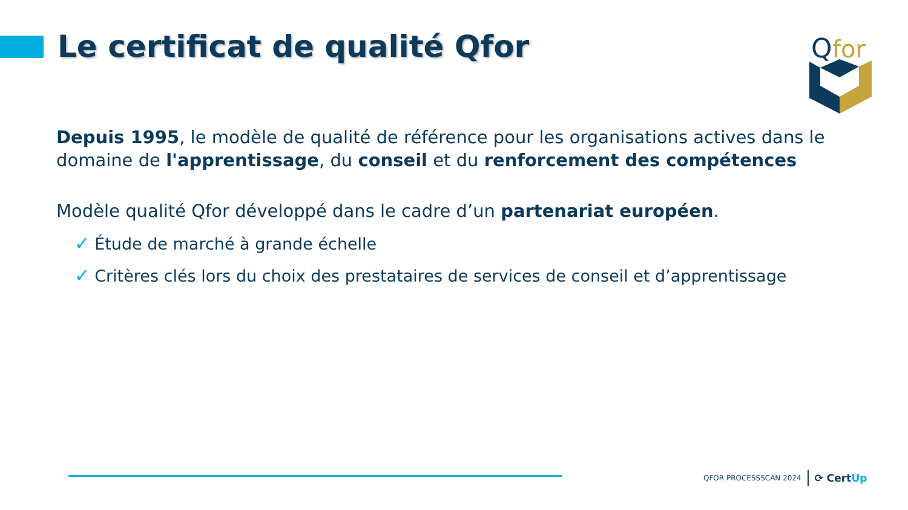Le certificat de qualité Qfor
Q
for
Depuis 1995, le modèle de qualité de référence pour les organisations actives dans le domaine de l'apprentissage, du conseil et du renforcement des compétences
Modèle qualité Qfor développé dans le cadre d’un partenariat européen.
✓ Étude de marché à grande échelle
✓ Critères clés lors du choix des prestataires de services de conseil et d’apprentissage
QFOR PROCESSSCAN 2024 ⟳ CertUp